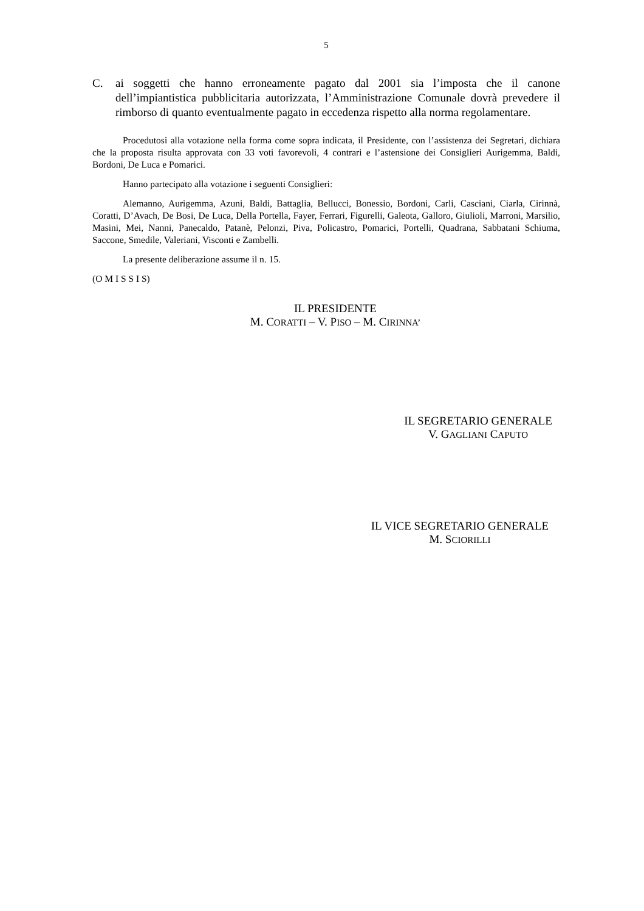5
C. ai soggetti che hanno erroneamente pagato dal 2001 sia l’imposta che il canone dell’impiantistica pubblicitaria autorizzata, l’Amministrazione Comunale dovrà prevedere il rimborso di quanto eventualmente pagato in eccedenza rispetto alla norma regolamentare.
Procedutosi alla votazione nella forma come sopra indicata, il Presidente, con l’assistenza dei Segretari, dichiara che la proposta risulta approvata con 33 voti favorevoli, 4 contrari e l’astensione dei Consiglieri Aurigemma, Baldi, Bordoni, De Luca e Pomarici.
Hanno partecipato alla votazione i seguenti Consiglieri:
Alemanno, Aurigemma, Azuni, Baldi, Battaglia, Bellucci, Bonessio, Bordoni, Carli, Casciani, Ciarla, Cirinnà, Coratti, D’Avach, De Bosi, De Luca, Della Portella, Fayer, Ferrari, Figurelli, Galeota, Galloro, Giulioli, Marroni, Marsilio, Masini, Mei, Nanni, Panecaldo, Patanè, Pelonzi, Piva, Policastro, Pomarici, Portelli, Quadrana, Sabbatani Schiuma, Saccone, Smedile, Valeriani, Visconti e Zambelli.
La presente deliberazione assume il n. 15.
(O M I S S I S)
IL PRESIDENTE
M. CORATTI – V. PISO – M. CIRINNA’
IL SEGRETARIO GENERALE
V. GAGLIANI CAPUTO
IL VICE SEGRETARIO GENERALE
M. SCIORILLI